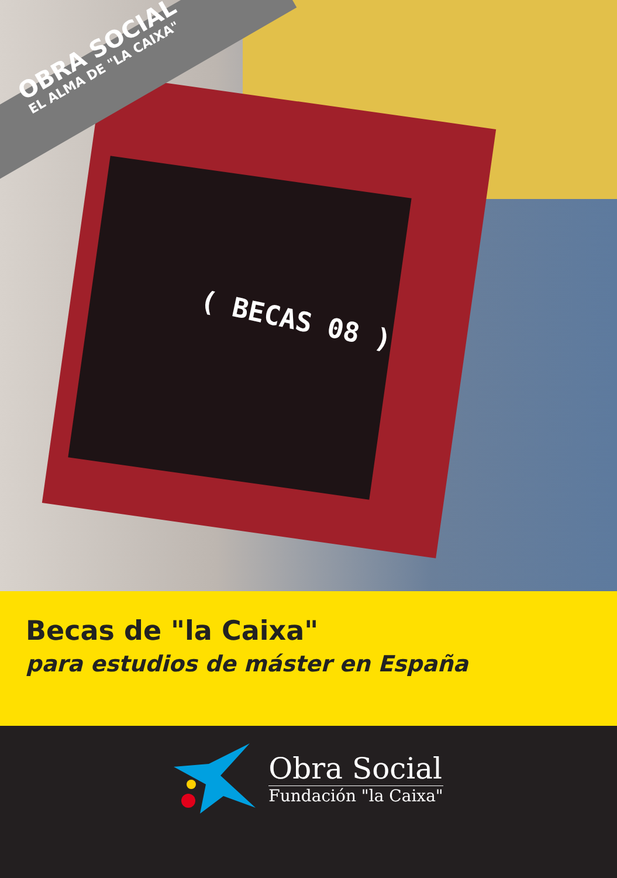OBRA SOCIAL
EL ALMA DE "LA CAIXA"
( BECAS 08 )
Becas de "la Caixa"
para estudios de máster en España
Obra Social
Fundación "la Caixa"